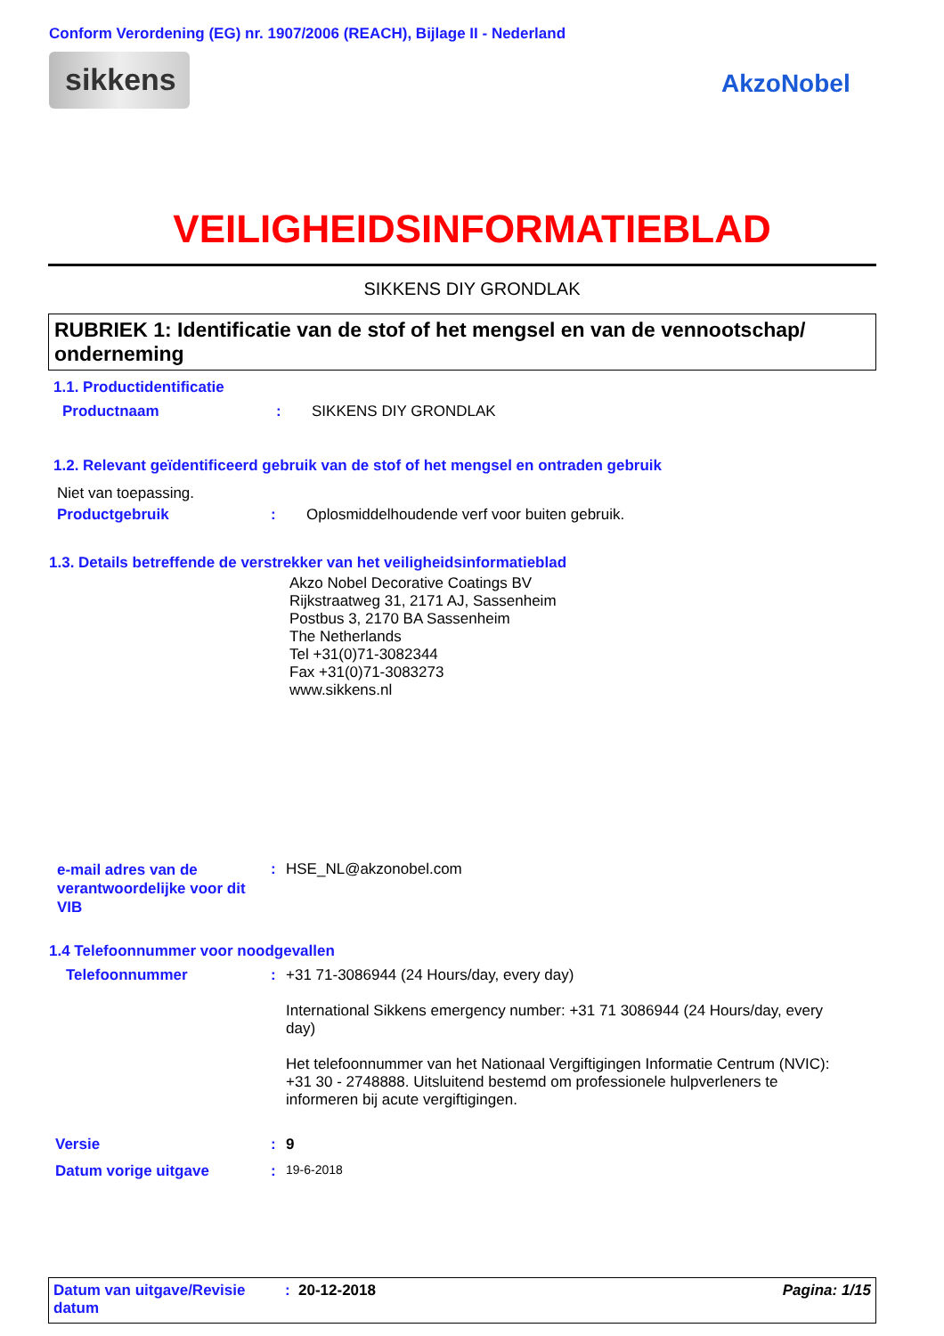Conform Verordening (EG) nr. 1907/2006 (REACH), Bijlage II - Nederland
sikkens AkzoNobel
VEILIGHEIDSINFORMATIEBLAD
SIKKENS DIY GRONDLAK
RUBRIEK 1: Identificatie van de stof of het mengsel en van de vennootschap/ onderneming
1.1. Productidentificatie
Productnaam: SIKKENS DIY GRONDLAK
1.2. Relevant geïdentificeerd gebruik van de stof of het mengsel en ontraden gebruik
Niet van toepassing.
Productgebruik: Oplosmiddelhoudende verf voor buiten gebruik.
1.3. Details betreffende de verstrekker van het veiligheidsinformatieblad
Akzo Nobel Decorative Coatings BV
Rijkstraatweg 31, 2171 AJ, Sassenheim
Postbus 3, 2170 BA Sassenheim
The Netherlands
Tel +31(0)71-3082344
Fax +31(0)71-3083273
www.sikkens.nl
e-mail adres van de verantwoordelijke voor dit VIB: HSE_NL@akzonobel.com
1.4 Telefoonnummer voor noodgevallen
Telefoonnummer: +31 71-3086944 (24 Hours/day, every day)
International Sikkens emergency number: +31 71 3086944 (24 Hours/day, every day)
Het telefoonnummer van het Nationaal Vergiftigingen Informatie Centrum (NVIC): +31 30 - 2748888. Uitsluitend bestemd om professionele hulpverleners te informeren bij acute vergiftigingen.
Versie: 9
Datum vorige uitgave: 19-6-2018
Datum van uitgave/Revisie datum: 20-12-2018 Pagina: 1/15